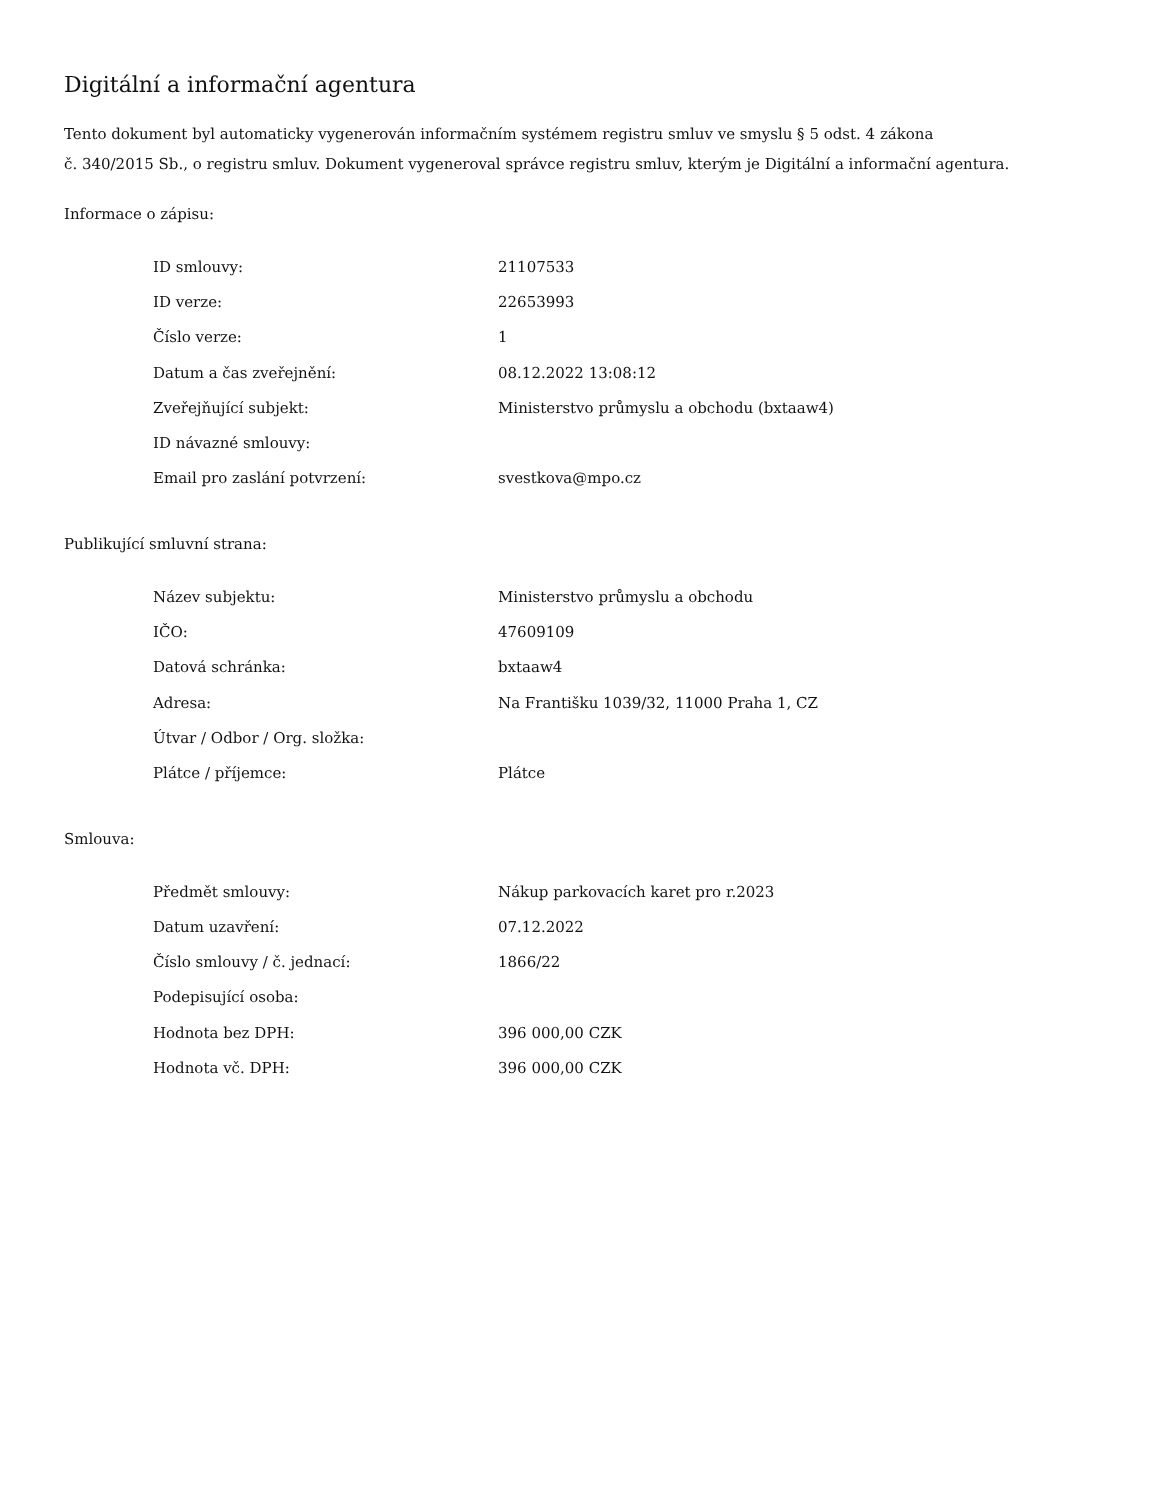Digitální a informační agentura
Tento dokument byl automaticky vygenerován informačním systémem registru smluv ve smyslu § 5 odst. 4 zákona
č. 340/2015 Sb., o registru smluv. Dokument vygeneroval správce registru smluv, kterým je Digitální a informační agentura.
Informace o zápisu:
| ID smlouvy: | 21107533 |
| ID verze: | 22653993 |
| Číslo verze: | 1 |
| Datum a čas zveřejnění: | 08.12.2022 13:08:12 |
| Zveřejňující subjekt: | Ministerstvo průmyslu a obchodu (bxtaaw4) |
| ID návazné smlouvy: | |
| Email pro zaslání potvrzení: | svestkova@mpo.cz |
Publikující smluvní strana:
| Název subjektu: | Ministerstvo průmyslu a obchodu |
| IČO: | 47609109 |
| Datová schránka: | bxtaaw4 |
| Adresa: | Na Františku 1039/32, 11000 Praha 1, CZ |
| Útvar / Odbor / Org. složka: | |
| Plátce / příjemce: | Plátce |
Smlouva:
| Předmět smlouvy: | Nákup parkovacích karet pro r.2023 |
| Datum uzavření: | 07.12.2022 |
| Číslo smlouvy / č. jednací: | 1866/22 |
| Podepisující osoba: | |
| Hodnota bez DPH: | 396 000,00 CZK |
| Hodnota vč. DPH: | 396 000,00 CZK |